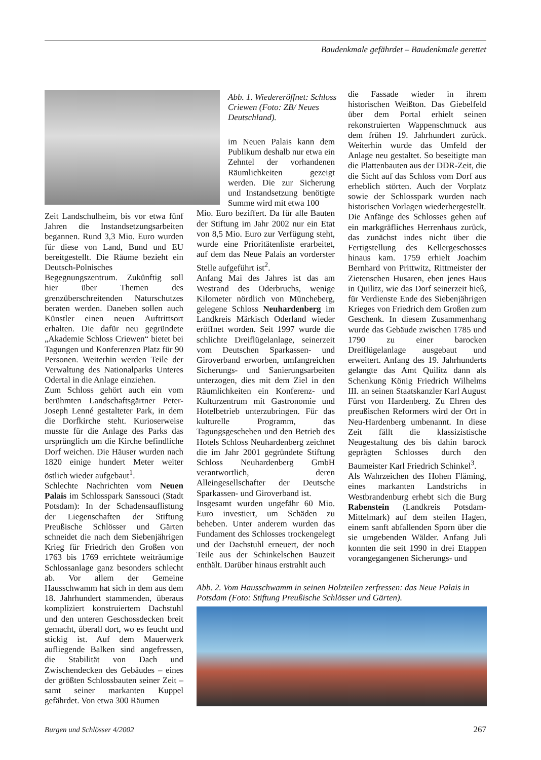Baudenkmale gefährdet – Baudenkmale gerettet
Abb. 1. Wiedereröffnet: Schloss Criewen (Foto: ZB/ Neues Deutschland).
Zeit Landschulheim, bis vor etwa fünf Jahren die Instandsetzungsarbeiten begannen. Rund 3,3 Mio. Euro wurden für diese von Land, Bund und EU bereitgestellt. Die Räume bezieht ein Deutsch-Polnisches Begegnungszentrum. Zukünftig soll hier über Themen des grenzüberschreitenden Naturschutzes beraten werden. Daneben sollen auch Künstler einen neuen Auftrittsort erhalten. Die dafür neu gegründete „Akademie Schloss Criewen“ bietet bei Tagungen und Konferenzen Platz für 90 Personen. Weiterhin werden Teile der Verwaltung des Nationalparks Unteres Odertal in die Anlage einziehen.
Zum Schloss gehört auch ein vom berühmten Landschaftsgärtner Peter-Joseph Lenné gestalteter Park, in dem die Dorfkirche steht. Kurioserweise musste für die Anlage des Parks das ursprünglich um die Kirche befindliche Dorf weichen. Die Häuser wurden nach 1820 einige hundert Meter weiter östlich wieder aufgebaut<sup>1</sup>.
Schlechte Nachrichten vom Neuen Palais im Schlosspark Sanssouci (Stadt Potsdam): In der Schadensauflistung der Liegenschaften der Stiftung Preußische Schlösser und Gärten schneidet die nach dem Siebenjährigen Krieg für Friedrich den Großen von 1763 bis 1769 errichtete weiträumige Schlossanlage ganz besonders schlecht ab. Vor allem der Gemeine Hausschwamm hat sich in dem aus dem 18. Jahrhundert stammenden, überaus kompliziert konstruiertem Dachstuhl und den unteren Geschossdecken breit gemacht, überall dort, wo es feucht und stickig ist. Auf dem Mauerwerk aufliegende Balken sind angefressen, die Stabilität von Dach und Zwischendecken des Gebäudes – eines der größten Schlossbauten seiner Zeit – samt seiner markanten Kuppel gefährdet. Von etwa 300 Räumen
im Neuen Palais kann dem Publikum deshalb nur etwa ein Zehntel der vorhandenen Räumlichkeiten gezeigt werden. Die zur Sicherung und Instandsetzung benötigte Summe wird mit etwa 100
Mio. Euro beziffert. Da für alle Bauten der Stiftung im Jahr 2002 nur ein Etat von 8,5 Mio. Euro zur Verfügung steht, wurde eine Prioritätenliste erarbeitet, auf dem das Neue Palais an vorderster Stelle aufgeführt ist<sup>2</sup>.
Anfang Mai des Jahres ist das am Westrand des Oderbruchs, wenige Kilometer nördlich von Müncheberg, gelegene Schloss Neuhardenberg im Landkreis Märkisch Oderland wieder eröffnet worden. Seit 1997 wurde die schlichte Dreiflügelanlage, seinerzeit vom Deutschen Sparkassen- und Giroverband erworben, umfangreichen Sicherungs- und Sanierungsarbeiten unterzogen, dies mit dem Ziel in den Räumlichkeiten ein Konferenz- und Kulturzentrum mit Gastronomie und Hotelbetrieb unterzubringen. Für das kulturelle Programm, das Tagungsgeschehen und den Betrieb des Hotels Schloss Neuhardenberg zeichnet die im Jahr 2001 gegründete Stiftung Schloss Neuhardenberg GmbH verantwortlich, deren Alleingesellschafter der Deutsche Sparkassen- und Giroverband ist.
Insgesamt wurden ungefähr 60 Mio. Euro investiert, um Schäden zu beheben. Unter anderem wurden das Fundament des Schlosses trockengelegt und der Dachstuhl erneuert, der noch Teile aus der Schinkelschen Bauzeit enthält. Darüber hinaus erstrahlt auch
die Fassade wieder in ihrem historischen Weißton. Das Giebelfeld über dem Portal erhielt seinen rekonstruierten Wappenschmuck aus dem frühen 19. Jahrhundert zurück. Weiterhin wurde das Umfeld der Anlage neu gestaltet. So beseitigte man die Plattenbauten aus der DDR-Zeit, die die Sicht auf das Schloss vom Dorf aus erheblich störten. Auch der Vorplatz sowie der Schlosspark wurden nach historischen Vorlagen wiederhergestellt.
Die Anfänge des Schlosses gehen auf ein markgräfliches Herrenhaus zurück, das zunächst indes nicht über die Fertigstellung des Kellergeschosses hinaus kam. 1759 erhielt Joachim Bernhard von Prittwitz, Rittmeister der Zietenschen Husaren, eben jenes Haus in Quilitz, wie das Dorf seinerzeit hieß, für Verdienste Ende des Siebenjährigen Krieges von Friedrich dem Großen zum Geschenk. In diesem Zusammenhang wurde das Gebäude zwischen 1785 und 1790 zu einer barocken Dreiflügelanlage ausgebaut und erweitert. Anfang des 19. Jahrhunderts gelangte das Amt Quilitz dann als Schenkung König Friedrich Wilhelms III. an seinen Staatskanzler Karl August Fürst von Hardenberg. Zu Ehren des preußischen Reformers wird der Ort in Neu-Hardenberg umbenannt. In diese Zeit fällt die klassizistische Neugestaltung des bis dahin barock geprägten Schlosses durch den Baumeister Karl Friedrich Schinkel<sup>3</sup>.
Als Wahrzeichen des Hohen Fläming, eines markanten Landstrichs in Westbrandenburg erhebt sich die Burg Rabenstein (Landkreis Potsdam-Mittelmark) auf dem steilen Hagen, einem sanft abfallenden Sporn über die sie umgebenden Wälder. Anfang Juli konnten die seit 1990 in drei Etappen vorangegangenen Sicherungs- und
Abb. 2. Vom Hausschwamm in seinen Holzteilen zerfressen: das Neue Palais in Potsdam (Foto: Stiftung Preußische Schlösser und Gärten).
Burgen und Schlösser 4/2002 267